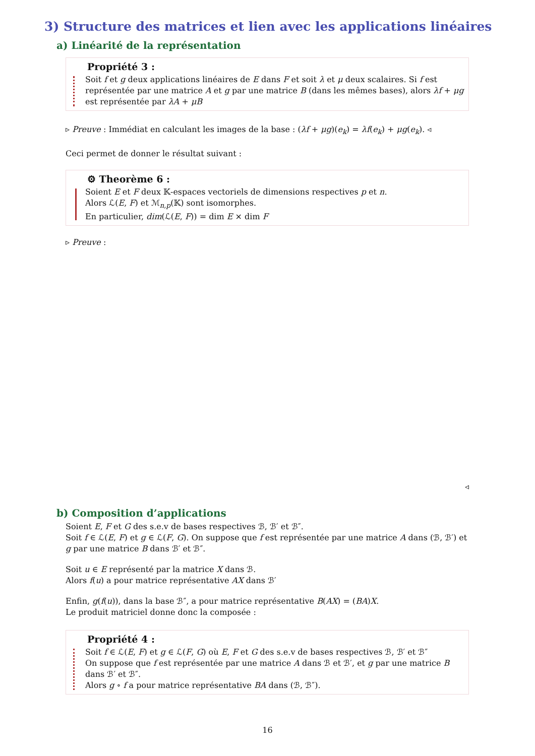3) Structure des matrices et lien avec les applications linéaires
a) Linéarité de la représentation
Propriété 3 :
Soit f et g deux applications linéaires de E dans F et soit λ et μ deux scalaires. Si f est représentée par une matrice A et g par une matrice B (dans les mêmes bases), alors λf + μg est représentée par λA + μB
▹ Preuve : Immédiat en calculant les images de la base : (λf + μg)(e<sub>k</sub>) = λf(e<sub>k</sub>) + μg(e<sub>k</sub>). ◃
Ceci permet de donner le résultat suivant :
⚙ Theorème 6 :
Soient E et F deux 𝕂-espaces vectoriels de dimensions respectives p et n.
Alors ℒ(E, F) et ℳ<sub>n,p</sub>(𝕂) sont isomorphes.
En particulier, dim(ℒ(E, F)) = dim E × dim F
▹ Preuve :
◃
b) Composition d’applications
Soient E, F et G des s.e.v de bases respectives ℬ, ℬ′ et ℬ″.
Soit f ∈ ℒ(E, F) et g ∈ ℒ(F, G). On suppose que f est représentée par une matrice A dans (ℬ, ℬ′) et g par une matrice B dans ℬ′ et ℬ″.
Soit u ∈ E représenté par la matrice X dans ℬ.
Alors f(u) a pour matrice représentative AX dans ℬ′
Enfin, g(f(u)), dans la base ℬ″, a pour matrice représentative B(AX) = (BA)X.
Le produit matriciel donne donc la composée :
Propriété 4 :
Soit f ∈ ℒ(E, F) et g ∈ ℒ(F, G) où E, F et G des s.e.v de bases respectives ℬ, ℬ′ et ℬ″
On suppose que f est représentée par une matrice A dans ℬ et ℬ′, et g par une matrice B dans ℬ′ et ℬ″.
Alors g ∘ f a pour matrice représentative BA dans (ℬ, ℬ″).
16